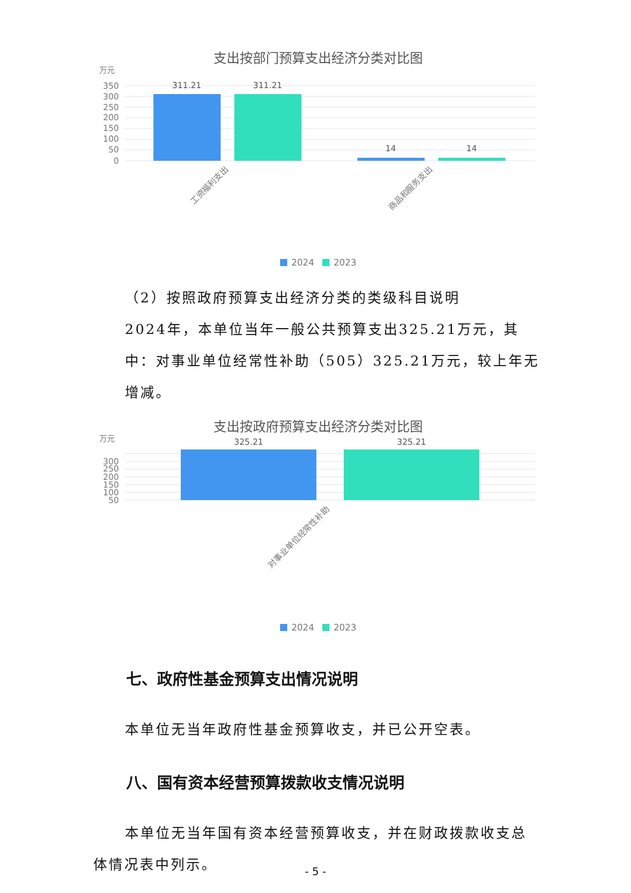支出按部门预算支出经济分类对比图
万元
350
300
250
200
150
100
50
0
311.21
311.21
14
14
工资福利支出
商品和服务支出
2024
2023
（2）按照政府预算支出经济分类的类级科目说明
2024年，本单位当年一般公共预算支出325.21万元，其中：对事业单位经常性补助（505）325.21万元，较上年无增减。
支出按政府预算支出经济分类对比图
万元
300
250
200
150
100
50
325.21
325.21
对事业单位经常性补助
2024
2023
七、政府性基金预算支出情况说明
本单位无当年政府性基金预算收支，并已公开空表。
八、国有资本经营预算拨款收支情况说明
本单位无当年国有资本经营预算收支，并在财政拨款收支总体情况表中列示。
- 5 -